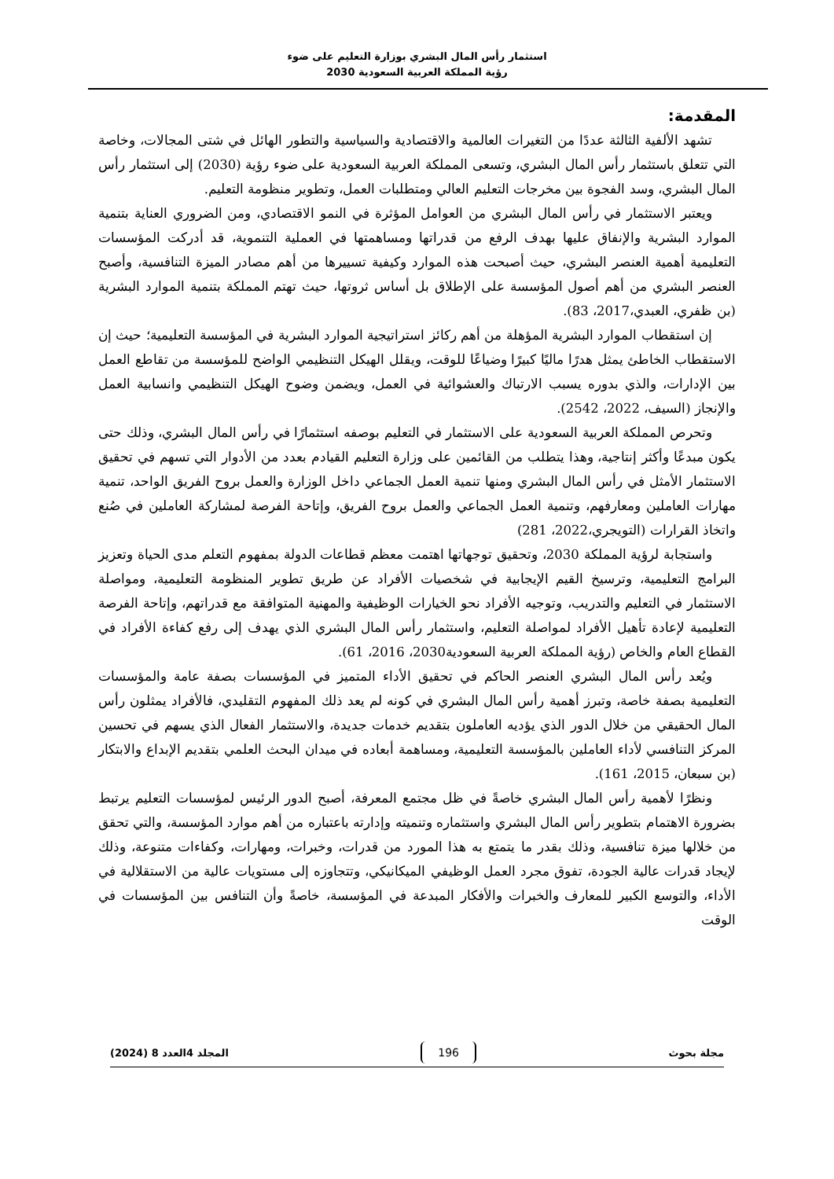استثمار رأس المال البشري بوزارة التعليم على ضوء
رؤية المملكة العربية السعودية 2030
المقدمة:
تشهد الألفية الثالثة عددًا من التغيرات العالمية والاقتصادية والسياسية والتطور الهائل في شتى المجالات، وخاصة التي تتعلق باستثمار رأس المال البشري، وتسعى المملكة العربية السعودية على ضوء رؤية (2030) إلى استثمار رأس المال البشري، وسد الفجوة بين مخرجات التعليم العالي ومتطلبات العمل، وتطوير منظومة التعليم.
ويعتبر الاستثمار في رأس المال البشري من العوامل المؤثرة في النمو الاقتصادي، ومن الضروري العناية بتنمية الموارد البشرية والإنفاق عليها بهدف الرفع من قدراتها ومساهمتها في العملية التنموية، قد أدركت المؤسسات التعليمية أهمية العنصر البشري، حيث أصبحت هذه الموارد وكيفية تسييرها من أهم مصادر الميزة التنافسية، وأصبح العنصر البشري من أهم أصول المؤسسة على الإطلاق بل أساس ثروتها، حيث تهتم المملكة بتنمية الموارد البشرية (بن ظفري، العبدي،2017، 83).
إن استقطاب الموارد البشرية المؤهلة من أهم ركائز استراتيجية الموارد البشرية في المؤسسة التعليمية؛ حيث إن الاستقطاب الخاطئ يمثل هدرًا ماليًا كبيرًا وضياعًا للوقت، ويقلل الهيكل التنظيمي الواضح للمؤسسة من تقاطع العمل بين الإدارات، والذي بدوره يسبب الارتباك والعشوائية في العمل، ويضمن وضوح الهيكل التنظيمي وانسابية العمل والإنجاز (السيف، 2022، 2542).
وتحرص المملكة العربية السعودية على الاستثمار في التعليم بوصفه استثمارًا في رأس المال البشري، وذلك حتى يكون مبدعًا وأكثر إنتاجية، وهذا يتطلب من القائمين على وزارة التعليم القيادم بعدد من الأدوار التي تسهم في تحقيق الاستثمار الأمثل في رأس المال البشري ومنها تنمية العمل الجماعي داخل الوزارة والعمل بروح الفريق الواحد، تنمية مهارات العاملين ومعارفهم، وتنمية العمل الجماعي والعمل بروح الفريق، وإتاحة الفرصة لمشاركة العاملين في صُنع واتخاذ القرارات (التويجري،2022، 281)
واستجابة لرؤية المملكة 2030، وتحقيق توجهاتها اهتمت معظم قطاعات الدولة بمفهوم التعلم مدى الحياة وتعزيز البرامج التعليمية، وترسيخ القيم الإيجابية في شخصيات الأفراد عن طريق تطوير المنظومة التعليمية، ومواصلة الاستثمار في التعليم والتدريب، وتوجيه الأفراد نحو الخيارات الوظيفية والمهنية المتوافقة مع قدراتهم، وإتاحة الفرصة التعليمية لإعادة تأهيل الأفراد لمواصلة التعليم، واستثمار رأس المال البشري الذي يهدف إلى رفع كفاءة الأفراد في القطاع العام والخاص (رؤية المملكة العربية السعودية2030، 2016، 61).
ويُعد رأس المال البشري العنصر الحاكم في تحقيق الأداء المتميز في المؤسسات بصفة عامة والمؤسسات التعليمية بصفة خاصة، وتبرز أهمية رأس المال البشري في كونه لم يعد ذلك المفهوم التقليدي، فالأفراد يمثلون رأس المال الحقيقي من خلال الدور الذي يؤديه العاملون بتقديم خدمات جديدة، والاستثمار الفعال الذي يسهم في تحسين المركز التنافسي لأداء العاملين بالمؤسسة التعليمية، ومساهمة أبعاده في ميدان البحث العلمي بتقديم الإبداع والابتكار (بن سبعان، 2015، 161).
ونظرًا لأهمية رأس المال البشري خاصةً في ظل مجتمع المعرفة، أصبح الدور الرئيس لمؤسسات التعليم يرتبط بضرورة الاهتمام بتطوير رأس المال البشري واستثماره وتنميته وإدارته باعتباره من أهم موارد المؤسسة، والتي تحقق من خلالها ميزة تنافسية، وذلك بقدر ما يتمتع به هذا المورد من قدرات، وخبرات، ومهارات، وكفاءات متنوعة، وذلك لإيجاد قدرات عالية الجودة، تفوق مجرد العمل الوظيفي الميكانيكي، وتتجاوزه إلى مستويات عالية من الاستقلالية في الأداء، والتوسع الكبير للمعارف والخبرات والأفكار المبدعة في المؤسسة، خاصةً وأن التنافس بين المؤسسات في الوقت
مجلة بحوث 196 المجلد 4العدد 8 (2024)